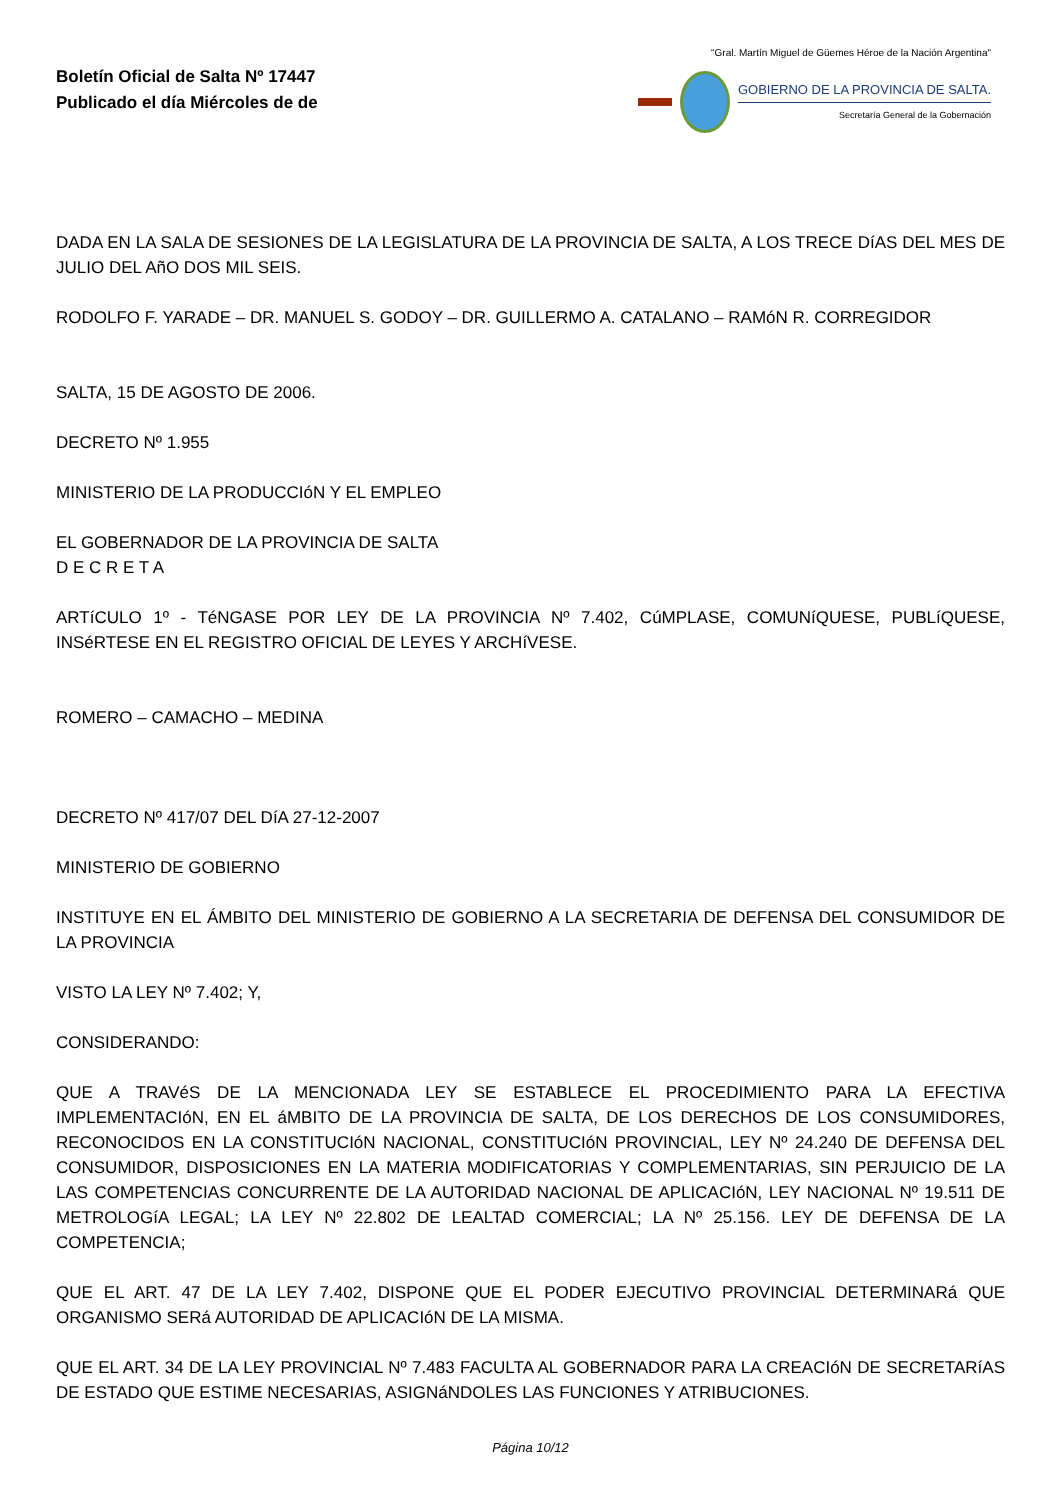Boletín Oficial de Salta Nº 17447
Publicado el día Miércoles de de
"Gral. Martín Miguel de Güemes Héroe de la Nación Argentina"
GOBIERNO DE LA PROVINCIA DE SALTA.
Secretaría General de la Gobernación
DADA EN LA SALA DE SESIONES DE LA LEGISLATURA DE LA PROVINCIA DE SALTA, A LOS TRECE DíAS DEL MES DE JULIO DEL AñO DOS MIL SEIS.
RODOLFO F. YARADE – DR. MANUEL S. GODOY – DR. GUILLERMO A. CATALANO – RAMóN R. CORREGIDOR
SALTA, 15 DE AGOSTO DE 2006.
DECRETO Nº 1.955
MINISTERIO DE LA PRODUCCIóN Y EL EMPLEO
EL GOBERNADOR DE LA PROVINCIA DE SALTA
D E C R E T A
ARTíCULO 1º - TéNGASE POR LEY DE LA PROVINCIA Nº 7.402, CúMPLASE, COMUNíQUESE, PUBLíQUESE, INSéRTESE EN EL REGISTRO OFICIAL DE LEYES Y ARCHíVESE.
ROMERO – CAMACHO – MEDINA
DECRETO Nº 417/07 DEL DíA 27-12-2007
MINISTERIO DE GOBIERNO
INSTITUYE EN EL ÁMBITO DEL MINISTERIO DE GOBIERNO A LA SECRETARIA DE DEFENSA DEL CONSUMIDOR DE LA PROVINCIA
VISTO LA LEY Nº 7.402; Y,
CONSIDERANDO:
QUE A TRAVéS DE LA MENCIONADA LEY SE ESTABLECE EL PROCEDIMIENTO PARA LA EFECTIVA IMPLEMENTACIóN, EN EL áMBITO DE LA PROVINCIA DE SALTA, DE LOS DERECHOS DE LOS CONSUMIDORES, RECONOCIDOS EN LA CONSTITUCIóN NACIONAL, CONSTITUCIóN PROVINCIAL, LEY Nº 24.240 DE DEFENSA DEL CONSUMIDOR, DISPOSICIONES EN LA MATERIA MODIFICATORIAS Y COMPLEMENTARIAS, SIN PERJUICIO DE LA LAS COMPETENCIAS CONCURRENTE DE LA AUTORIDAD NACIONAL DE APLICACIóN, LEY NACIONAL Nº 19.511 DE METROLOGíA LEGAL; LA LEY Nº 22.802 DE LEALTAD COMERCIAL; LA Nº 25.156. LEY DE DEFENSA DE LA COMPETENCIA;
QUE EL ART. 47 DE LA LEY 7.402, DISPONE QUE EL PODER EJECUTIVO PROVINCIAL DETERMINARá QUE ORGANISMO SERá AUTORIDAD DE APLICACIóN DE LA MISMA.
QUE EL ART. 34 DE LA LEY PROVINCIAL Nº 7.483 FACULTA AL GOBERNADOR PARA LA CREACIóN DE SECRETARíAS DE ESTADO QUE ESTIME NECESARIAS, ASIGNáNDOLES LAS FUNCIONES Y ATRIBUCIONES.
Página 10/12